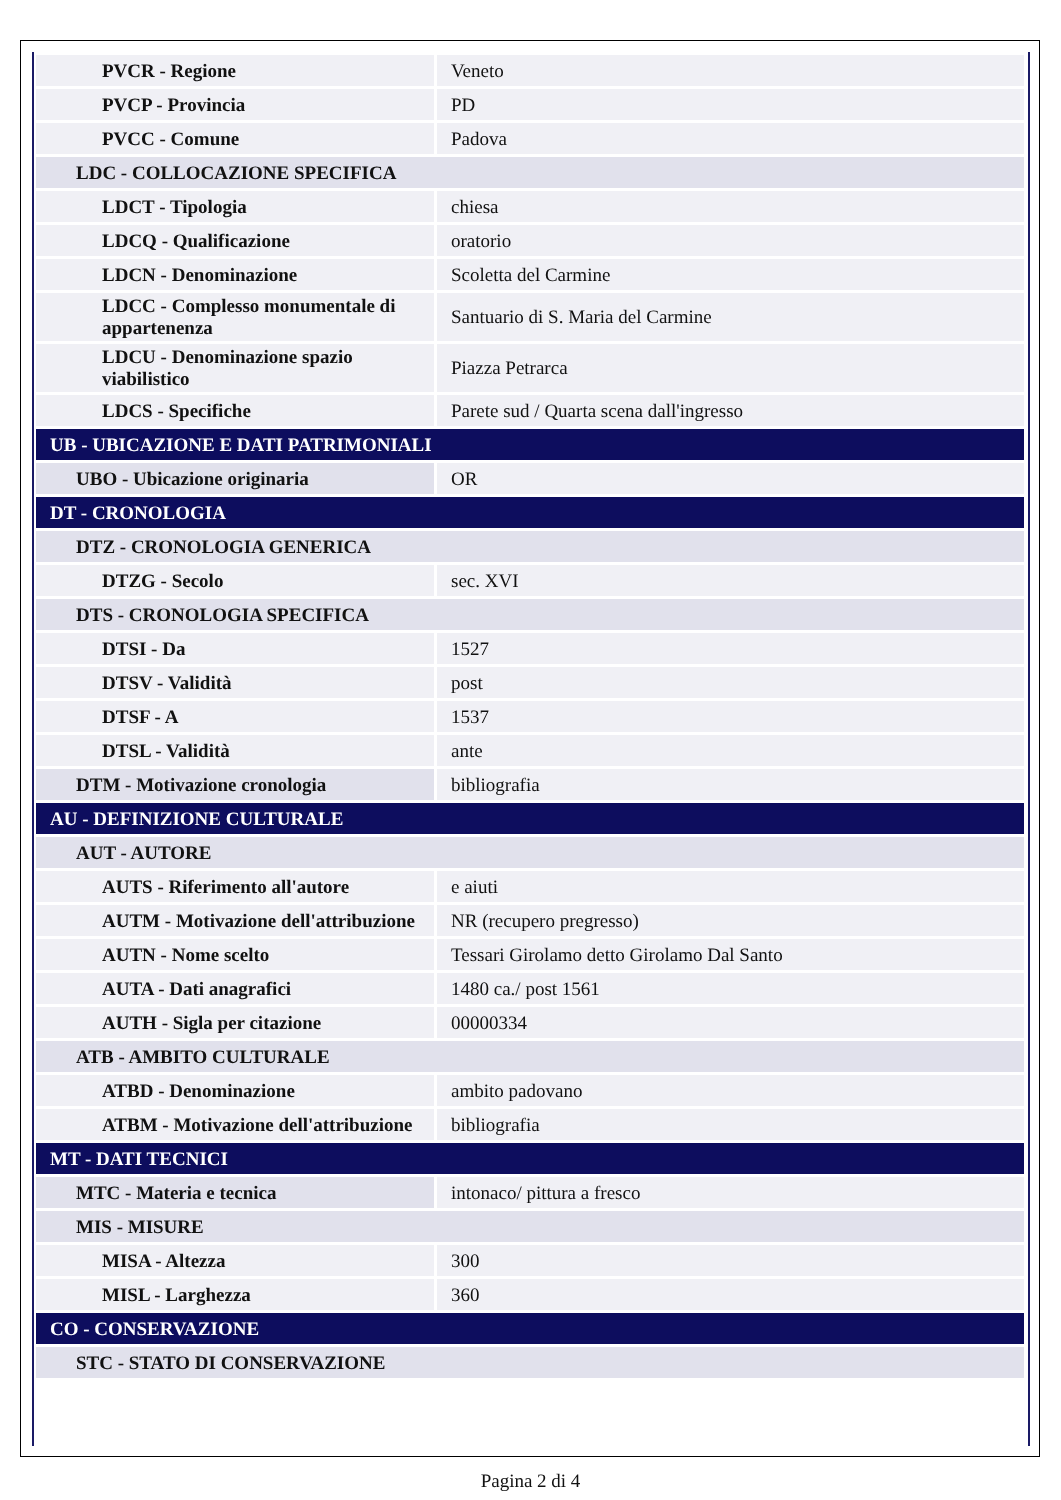| PVCR - Regione | Veneto |
| PVCP - Provincia | PD |
| PVCC - Comune | Padova |
| LDC - COLLOCAZIONE SPECIFICA | |
| LDCT - Tipologia | chiesa |
| LDCQ - Qualificazione | oratorio |
| LDCN - Denominazione | Scoletta del Carmine |
| LDCC - Complesso monumentale di appartenenza | Santuario di S. Maria del Carmine |
| LDCU - Denominazione spazio viabilistico | Piazza Petrarca |
| LDCS - Specifiche | Parete sud / Quarta scena dall'ingresso |
| UB - UBICAZIONE E DATI PATRIMONIALI | |
| UBO - Ubicazione originaria | OR |
| DT - CRONOLOGIA | |
| DTZ - CRONOLOGIA GENERICA | |
| DTZG - Secolo | sec. XVI |
| DTS - CRONOLOGIA SPECIFICA | |
| DTSI - Da | 1527 |
| DTSV - Validità | post |
| DTSF - A | 1537 |
| DTSL - Validità | ante |
| DTM - Motivazione cronologia | bibliografia |
| AU - DEFINIZIONE CULTURALE | |
| AUT - AUTORE | |
| AUTS - Riferimento all'autore | e aiuti |
| AUTM - Motivazione dell'attribuzione | NR (recupero pregresso) |
| AUTN - Nome scelto | Tessari Girolamo detto Girolamo Dal Santo |
| AUTA - Dati anagrafici | 1480 ca./ post 1561 |
| AUTH - Sigla per citazione | 00000334 |
| ATB - AMBITO CULTURALE | |
| ATBD - Denominazione | ambito padovano |
| ATBM - Motivazione dell'attribuzione | bibliografia |
| MT - DATI TECNICI | |
| MTC - Materia e tecnica | intonaco/ pittura a fresco |
| MIS - MISURE | |
| MISA - Altezza | 300 |
| MISL - Larghezza | 360 |
| CO - CONSERVAZIONE | |
| STC - STATO DI CONSERVAZIONE | |
Pagina 2 di 4